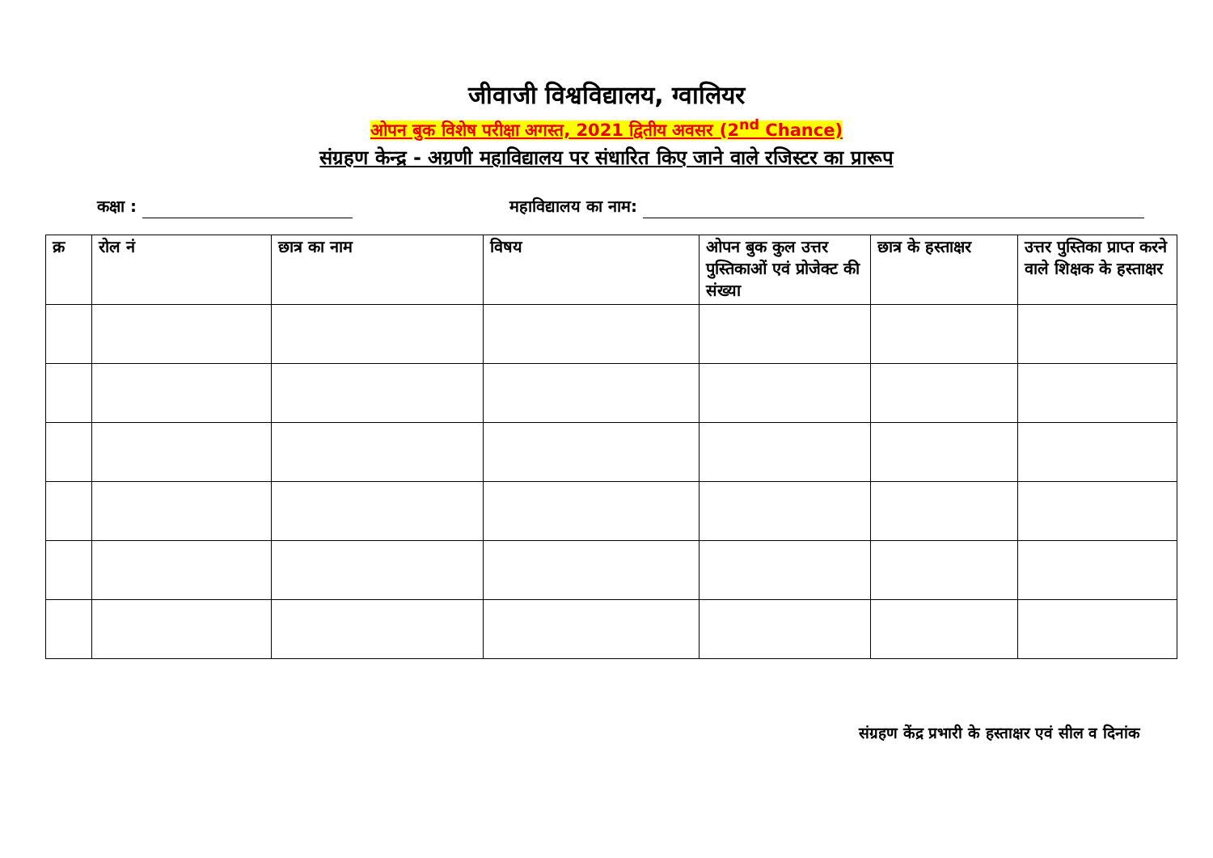जीवाजी विश्वविद्यालय, ग्वालियर
ओपन बुक विशेष परीक्षा अगस्त, 2021 द्वितीय अवसर (2<sup>nd</sup> Chance)
संग्रहण केन्द्र - अग्रणी महाविद्यालय पर संधारित किए जाने वाले रजिस्टर का प्रारूप
कक्षा : महाविद्यालय का नाम:
| क्र | रोल नं | छात्र का नाम | विषय | ओपन बुक कुल उत्तर पुस्तिकाओं एवं प्रोजेक्ट की संख्या | छात्र के हस्ताक्षर | उत्तर पुस्तिका प्राप्त करने वाले शिक्षक के हस्ताक्षर |
| --- | --- | --- | --- | --- | --- | --- |
संग्रहण केंद्र प्रभारी के हस्ताक्षर एवं सील व दिनांक